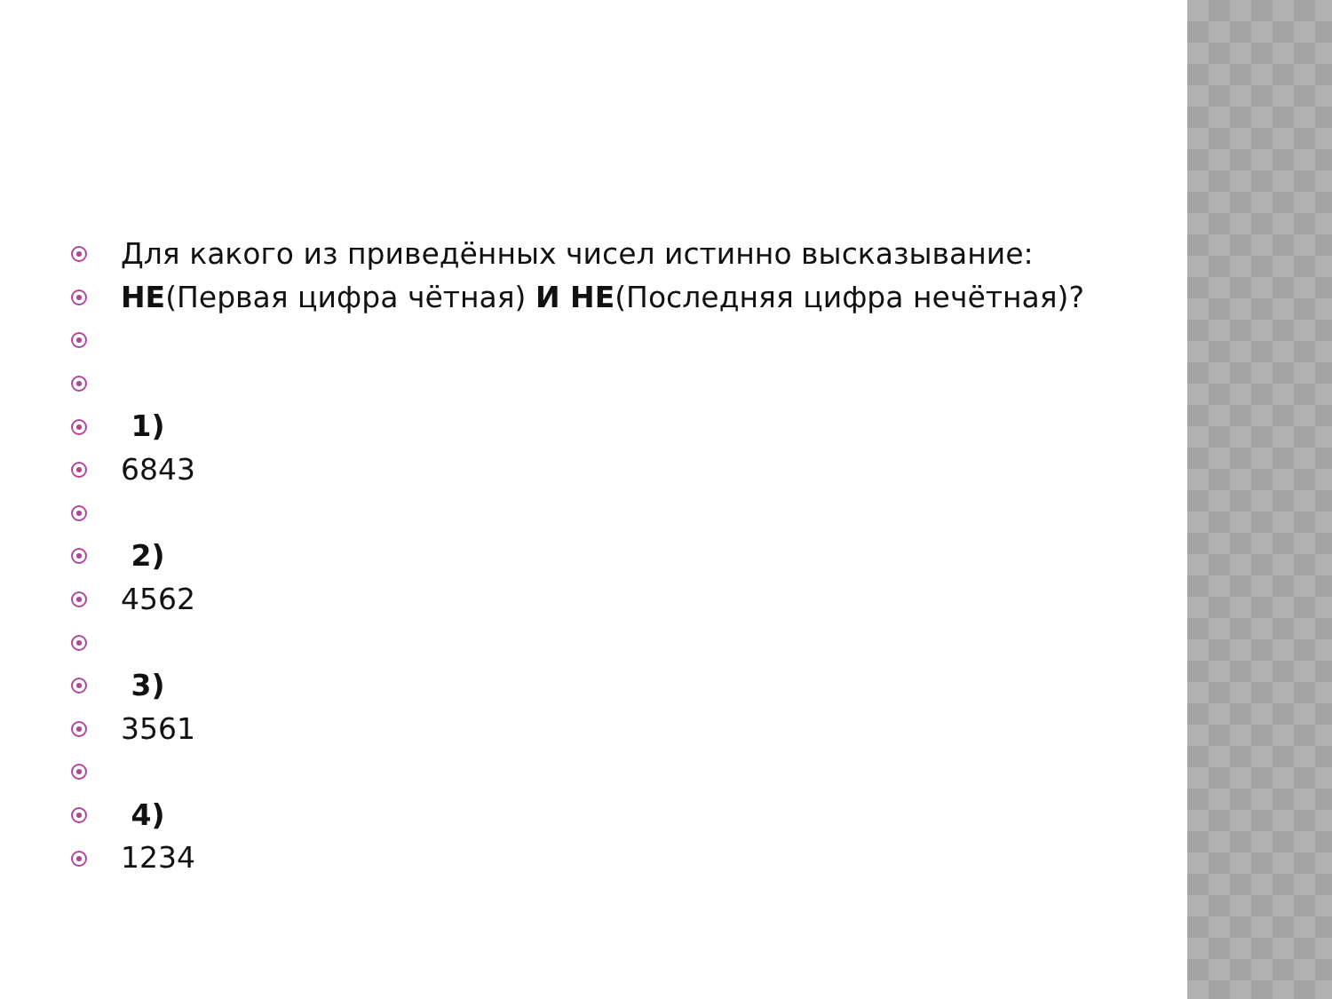Для какого из приведённых чисел истинно высказывание:
НЕ(Первая цифра чётная) И НЕ(Последняя цифра нечётная)?
1)
6843
2)
4562
3)
3561
4)
1234